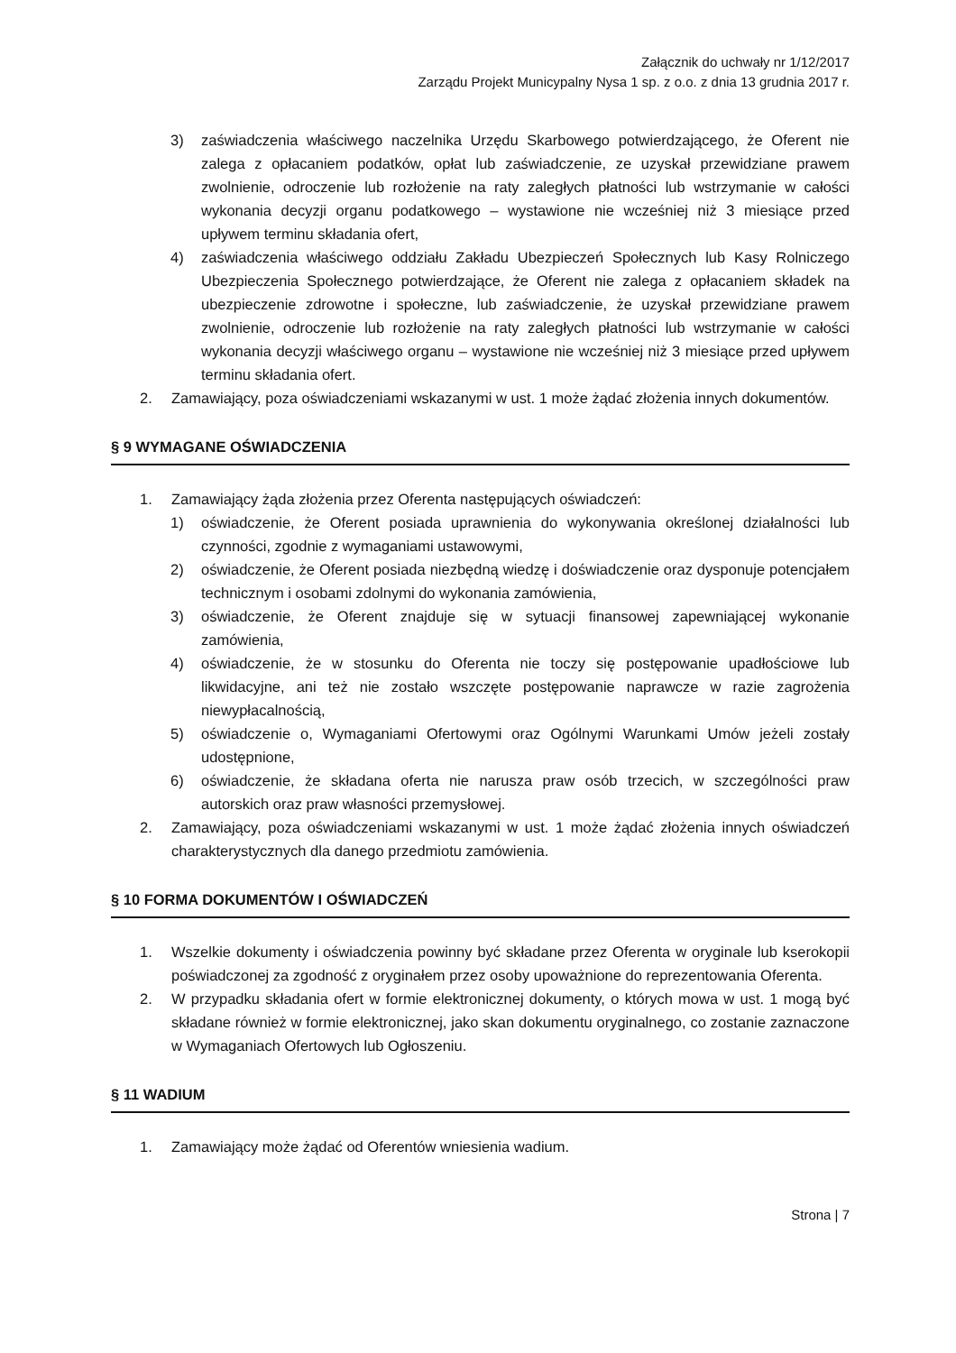Załącznik do uchwały nr 1/12/2017
Zarządu Projekt Municypalny Nysa 1 sp. z o.o. z dnia 13 grudnia 2017 r.
3) zaświadczenia właściwego naczelnika Urzędu Skarbowego potwierdzającego, że Oferent nie zalega z opłacaniem podatków, opłat lub zaświadczenie, ze uzyskał przewidziane prawem zwolnienie, odroczenie lub rozłożenie na raty zaległych płatności lub wstrzymanie w całości wykonania decyzji organu podatkowego – wystawione nie wcześniej niż 3 miesiące przed upływem terminu składania ofert,
4) zaświadczenia właściwego oddziału Zakładu Ubezpieczeń Społecznych lub Kasy Rolniczego Ubezpieczenia Społecznego potwierdzające, że Oferent nie zalega z opłacaniem składek na ubezpieczenie zdrowotne i społeczne, lub zaświadczenie, że uzyskał przewidziane prawem zwolnienie, odroczenie lub rozłożenie na raty zaległych płatności lub wstrzymanie w całości wykonania decyzji właściwego organu – wystawione nie wcześniej niż 3 miesiące przed upływem terminu składania ofert.
2. Zamawiający, poza oświadczeniami wskazanymi w ust. 1 może żądać złożenia innych dokumentów.
§ 9 WYMAGANE OŚWIADCZENIA
1. Zamawiający żąda złożenia przez Oferenta następujących oświadczeń:
1) oświadczenie, że Oferent posiada uprawnienia do wykonywania określonej działalności lub czynności, zgodnie z wymaganiami ustawowymi,
2) oświadczenie, że Oferent posiada niezbędną wiedzę i doświadczenie oraz dysponuje potencjałem technicznym i osobami zdolnymi do wykonania zamówienia,
3) oświadczenie, że Oferent znajduje się w sytuacji finansowej zapewniającej wykonanie zamówienia,
4) oświadczenie, że w stosunku do Oferenta nie toczy się postępowanie upadłościowe lub likwidacyjne, ani też nie zostało wszczęte postępowanie naprawcze w razie zagrożenia niewypłacalnością,
5) oświadczenie o, Wymaganiami Ofertowymi oraz Ogólnymi Warunkami Umów jeżeli zostały udostępnione,
6) oświadczenie, że składana oferta nie narusza praw osób trzecich, w szczególności praw autorskich oraz praw własności przemysłowej.
2. Zamawiający, poza oświadczeniami wskazanymi w ust. 1 może żądać złożenia innych oświadczeń charakterystycznych dla danego przedmiotu zamówienia.
§ 10 FORMA DOKUMENTÓW I OŚWIADCZEŃ
1. Wszelkie dokumenty i oświadczenia powinny być składane przez Oferenta w oryginale lub kserokopii poświadczonej za zgodność z oryginałem przez osoby upoważnione do reprezentowania Oferenta.
2. W przypadku składania ofert w formie elektronicznej dokumenty, o których mowa w ust. 1 mogą być składane również w formie elektronicznej, jako skan dokumentu oryginalnego, co zostanie zaznaczone w Wymaganiach Ofertowych lub Ogłoszeniu.
§ 11 WADIUM
1. Zamawiający może żądać od Oferentów wniesienia wadium.
Strona | 7